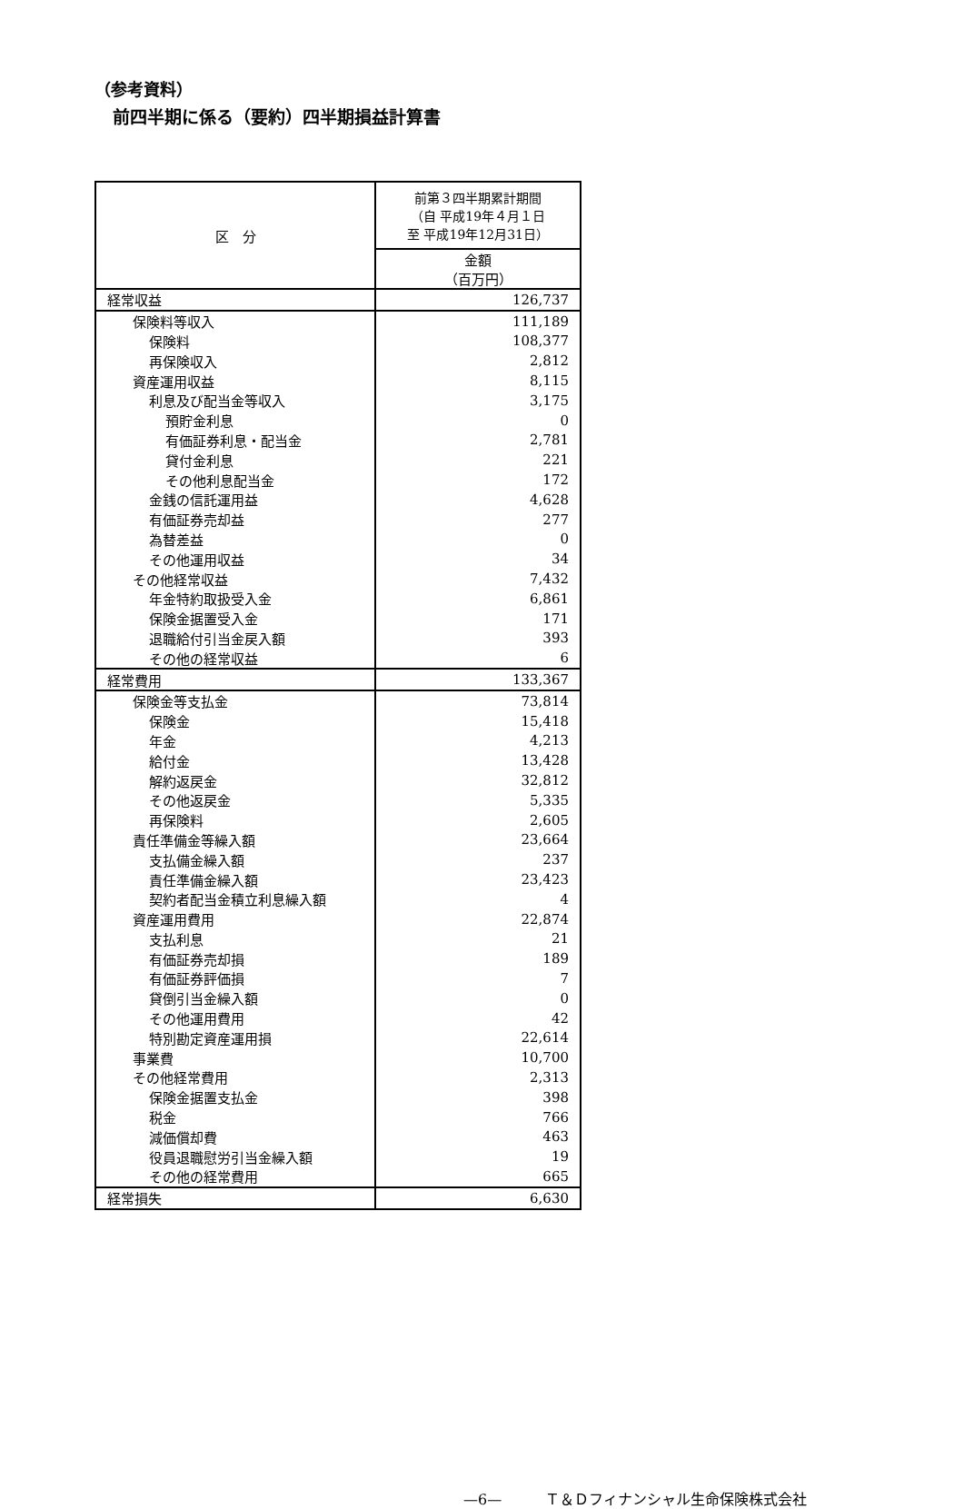（参考資料）
前四半期に係る（要約）四半期損益計算書
| 区 分 | 前第３四半期累計期間 （自 平成19年４月１日 至 平成19年12月31日） |
| --- | --- |
| | 金額 （百万円） |
| 経常収益 | 126,737 |
| 保険料等収入 | 111,189 |
| 保険料 | 108,377 |
| 再保険収入 | 2,812 |
| 資産運用収益 | 8,115 |
| 利息及び配当金等収入 | 3,175 |
| 預貯金利息 | 0 |
| 有価証券利息・配当金 | 2,781 |
| 貸付金利息 | 221 |
| その他利息配当金 | 172 |
| 金銭の信託運用益 | 4,628 |
| 有価証券売却益 | 277 |
| 為替差益 | 0 |
| その他運用収益 | 34 |
| その他経常収益 | 7,432 |
| 年金特約取扱受入金 | 6,861 |
| 保険金据置受入金 | 171 |
| 退職給付引当金戻入額 | 393 |
| その他の経常収益 | 6 |
| 経常費用 | 133,367 |
| 保険金等支払金 | 73,814 |
| 保険金 | 15,418 |
| 年金 | 4,213 |
| 給付金 | 13,428 |
| 解約返戻金 | 32,812 |
| その他返戻金 | 5,335 |
| 再保険料 | 2,605 |
| 責任準備金等繰入額 | 23,664 |
| 支払備金繰入額 | 237 |
| 責任準備金繰入額 | 23,423 |
| 契約者配当金積立利息繰入額 | 4 |
| 資産運用費用 | 22,874 |
| 支払利息 | 21 |
| 有価証券売却損 | 189 |
| 有価証券評価損 | 7 |
| 貸倒引当金繰入額 | 0 |
| その他運用費用 | 42 |
| 特別勘定資産運用損 | 22,614 |
| 事業費 | 10,700 |
| その他経常費用 | 2,313 |
| 保険金据置支払金 | 398 |
| 税金 | 766 |
| 減価償却費 | 463 |
| 役員退職慰労引当金繰入額 | 19 |
| その他の経常費用 | 665 |
| 経常損失 | 6,630 |
—6—　　　Ｔ＆Ｄフィナンシャル生命保険株式会社